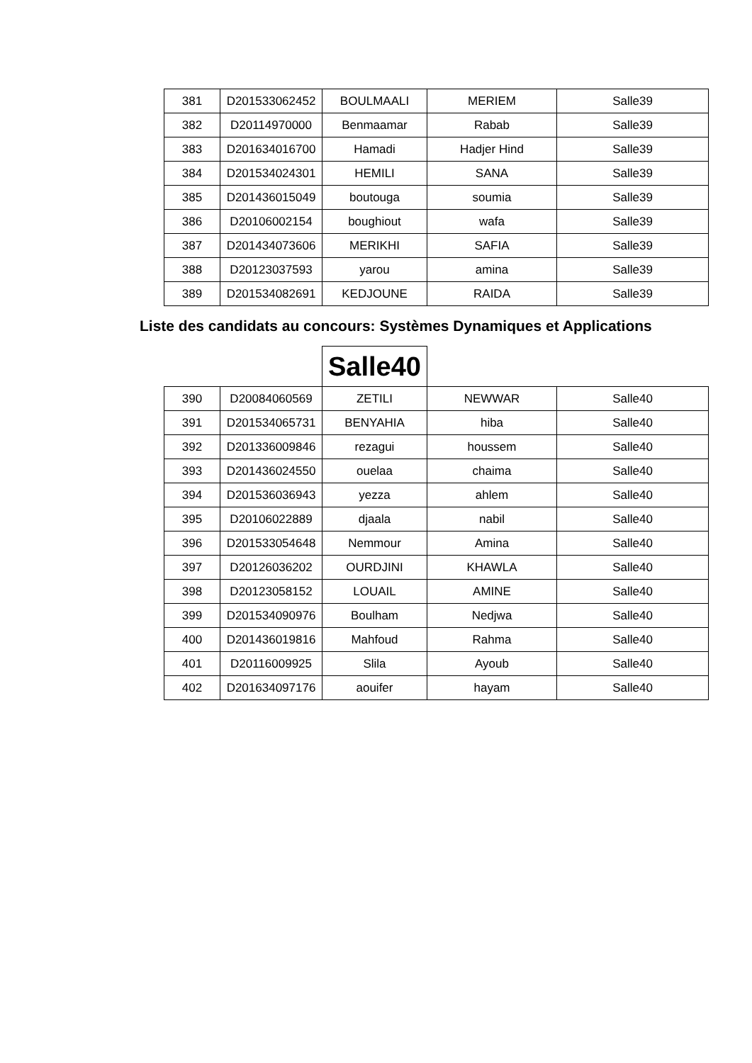| 381 | D201533062452 | BOULMAALI | MERIEM | Salle39 |
| 382 | D20114970000 | Benmaamar | Rabab | Salle39 |
| 383 | D201634016700 | Hamadi | Hadjer Hind | Salle39 |
| 384 | D201534024301 | HEMILI | SANA | Salle39 |
| 385 | D201436015049 | boutouga | soumia | Salle39 |
| 386 | D20106002154 | boughiout | wafa | Salle39 |
| 387 | D201434073606 | MERIKHI | SAFIA | Salle39 |
| 388 | D20123037593 | yarou | amina | Salle39 |
| 389 | D201534082691 | KEDJOUNE | RAIDA | Salle39 |
Liste des candidats au concours: Systèmes Dynamiques et Applications
Salle40
| 390 | D20084060569 | ZETILI | NEWWAR | Salle40 |
| 391 | D201534065731 | BENYAHIA | hiba | Salle40 |
| 392 | D201336009846 | rezagui | houssem | Salle40 |
| 393 | D201436024550 | ouelaa | chaima | Salle40 |
| 394 | D201536036943 | yezza | ahlem | Salle40 |
| 395 | D20106022889 | djaala | nabil | Salle40 |
| 396 | D201533054648 | Nemmour | Amina | Salle40 |
| 397 | D20126036202 | OURDJINI | KHAWLA | Salle40 |
| 398 | D20123058152 | LOUAIL | AMINE | Salle40 |
| 399 | D201534090976 | Boulham | Nedjwa | Salle40 |
| 400 | D201436019816 | Mahfoud | Rahma | Salle40 |
| 401 | D20116009925 | Slila | Ayoub | Salle40 |
| 402 | D201634097176 | aouifer | hayam | Salle40 |